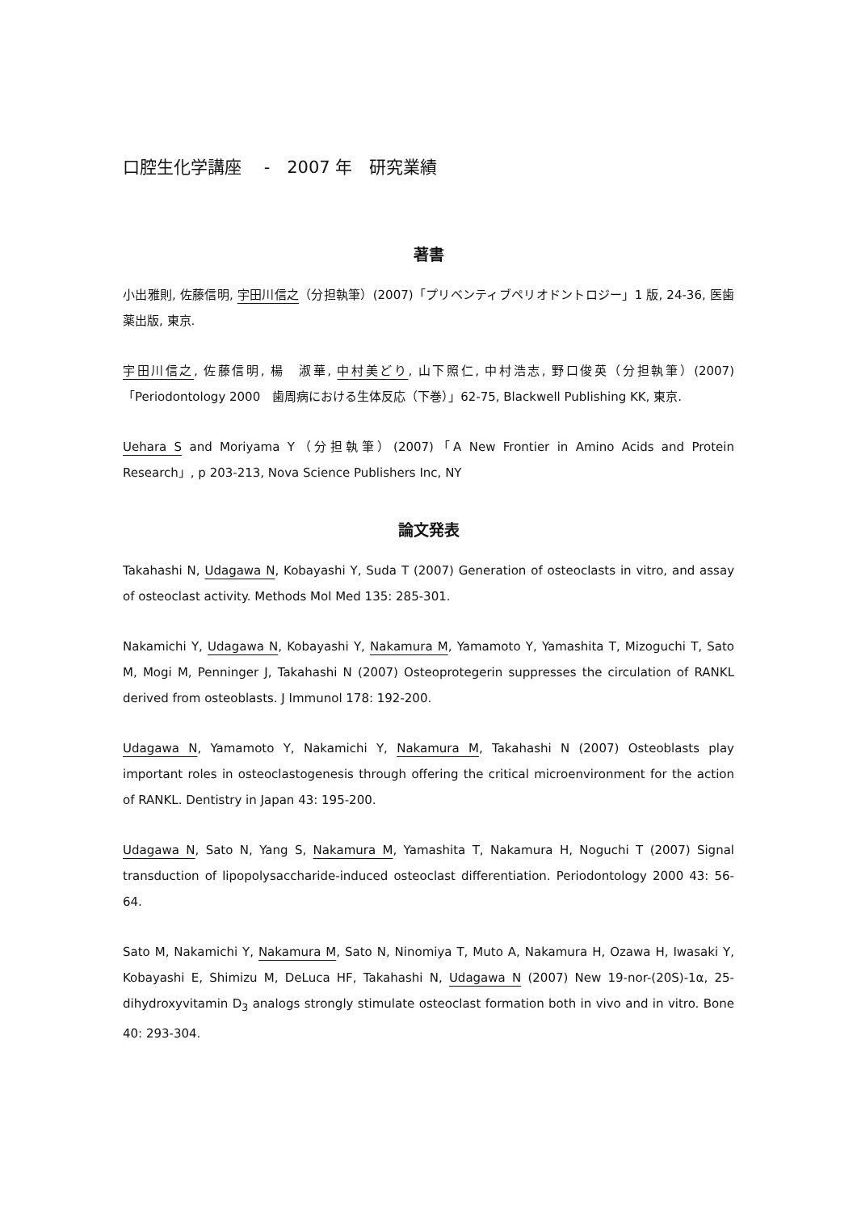口腔生化学講座　 -　2007 年　研究業績
著書
小出雅則, 佐藤信明, 宇田川信之（分担執筆）(2007)「プリベンティブペリオドントロジー」1 版, 24-36, 医歯薬出版, 東京.
宇田川信之, 佐藤信明, 楊　淑華, 中村美どり, 山下照仁, 中村浩志, 野口俊英（分担執筆）(2007)「Periodontology 2000　歯周病における生体反応（下巻）」62-75, Blackwell Publishing KK, 東京.
Uehara S and Moriyama Y（分担執筆）(2007)「A New Frontier in Amino Acids and Protein Research」, p 203-213, Nova Science Publishers Inc, NY
論文発表
Takahashi N, Udagawa N, Kobayashi Y, Suda T (2007) Generation of osteoclasts in vitro, and assay of osteoclast activity. Methods Mol Med 135: 285-301.
Nakamichi Y, Udagawa N, Kobayashi Y, Nakamura M, Yamamoto Y, Yamashita T, Mizoguchi T, Sato M, Mogi M, Penninger J, Takahashi N (2007) Osteoprotegerin suppresses the circulation of RANKL derived from osteoblasts. J Immunol 178: 192-200.
Udagawa N, Yamamoto Y, Nakamichi Y, Nakamura M, Takahashi N (2007) Osteoblasts play important roles in osteoclastogenesis through offering the critical microenvironment for the action of RANKL. Dentistry in Japan 43: 195-200.
Udagawa N, Sato N, Yang S, Nakamura M, Yamashita T, Nakamura H, Noguchi T (2007) Signal transduction of lipopolysaccharide-induced osteoclast differentiation. Periodontology 2000 43: 56-64.
Sato M, Nakamichi Y, Nakamura M, Sato N, Ninomiya T, Muto A, Nakamura H, Ozawa H, Iwasaki Y, Kobayashi E, Shimizu M, DeLuca HF, Takahashi N, Udagawa N (2007) New 19-nor-(20S)-1α, 25-dihydroxyvitamin D<sub>3</sub> analogs strongly stimulate osteoclast formation both in vivo and in vitro. Bone 40: 293-304.